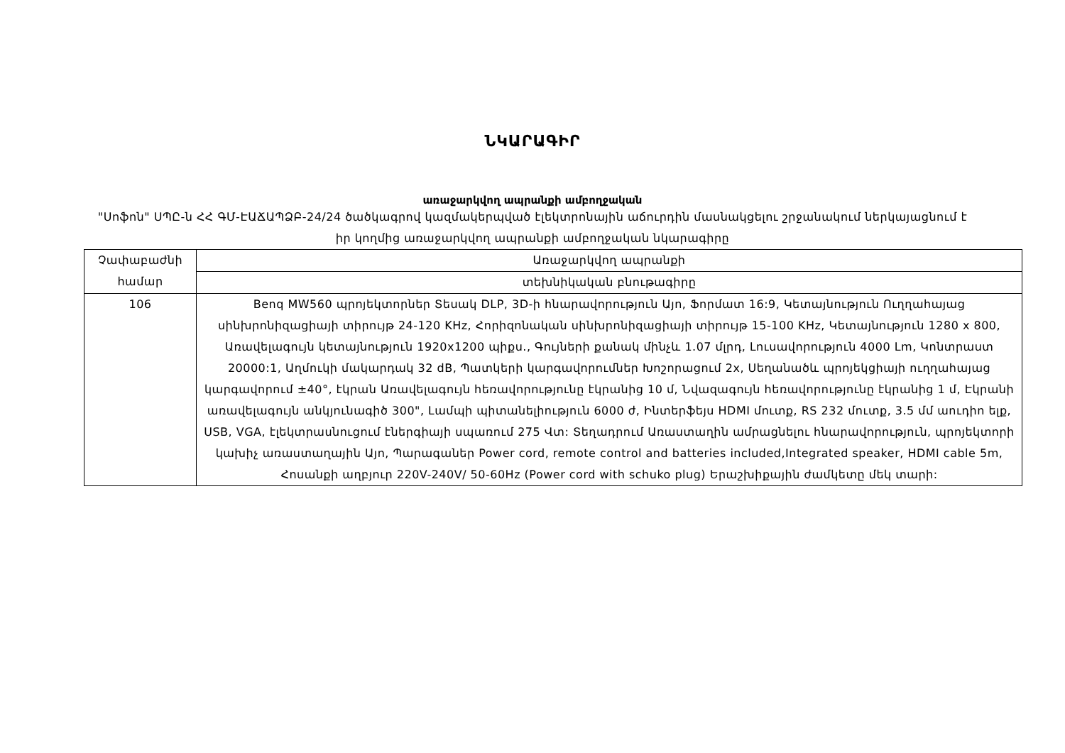ՆԿԱՐԱԳԻՐ
առաջարկվող ապրանքի ամբողջական
"Սոֆոն" ՍՊԸ-ն ՀՀ ԳՄ-ԷԱՃԱՊՁԲ-24/24 ծածկագրով կազմակերպված էլեկտրոնային աճուրդին մասնակցելու շրջանակում ներկայացնում է իր կողմից առաջարկվող ապրանքի ամբողջական նկարագիրը
| Չափաբաժնի համար | Առաջարկվող ապրանքի |
| --- | --- |
| | տեխնիկական բնութագիրը |
| 106 | Benq MW560 պրոյեկտորներ Տեսակ DLP, 3D-ի հնարավորություն Այո, Ֆորմատ 16:9, Կետայնություն Ուղղահայաց սինխրոնիզացիայի տիրույթ 24-120 KHz, Հորիզոնական սինխրոնիզացիայի տիրույթ 15-100 KHz, Կետայնություն 1280 x 800, Առավելագույն կետայնություն 1920x1200 պիքս., Գույների քանակ մինչև 1.07 մլրդ, Լուսավորություն 4000 Lm, Կոնտրաստ 20000:1, Աղմուկի մակարդակ 32 dB, Պատկերի կարգավորումներ Խոշորացում 2x, Սեղանածև պրոյեկցիայի ուղղահայաց կարգավորում ±40°, էկրան Առավելագույն հեռավորությունը էկրանից 10 մ, Նվազագույն հեռավորությունը էկրանից 1 մ, Էկրանի առավելագույն անկյունագիծ 300", Լամպի պիտանելիություն 6000 ժ, Ինտերֆեյս HDMI մուտք, RS 232 մուտք, 3.5 մմ աուդիո ելք, USB, VGA, էլեկտրասնուցում էներգիայի սպառում 275 Վտ: Տեղադրում Առաստաղին ամրացնելու հնարավորություն, պրոյեկտորի կախիչ առաստաղային Այո, Պարագաներ Power cord, remote control and batteries included,Integrated speaker, HDMI cable 5m, Հոսանքի աղբյուր 220V-240V/ 50-60Hz (Power cord with schuko plug) Երաշխիքային ժամկետը մեկ տարի: |